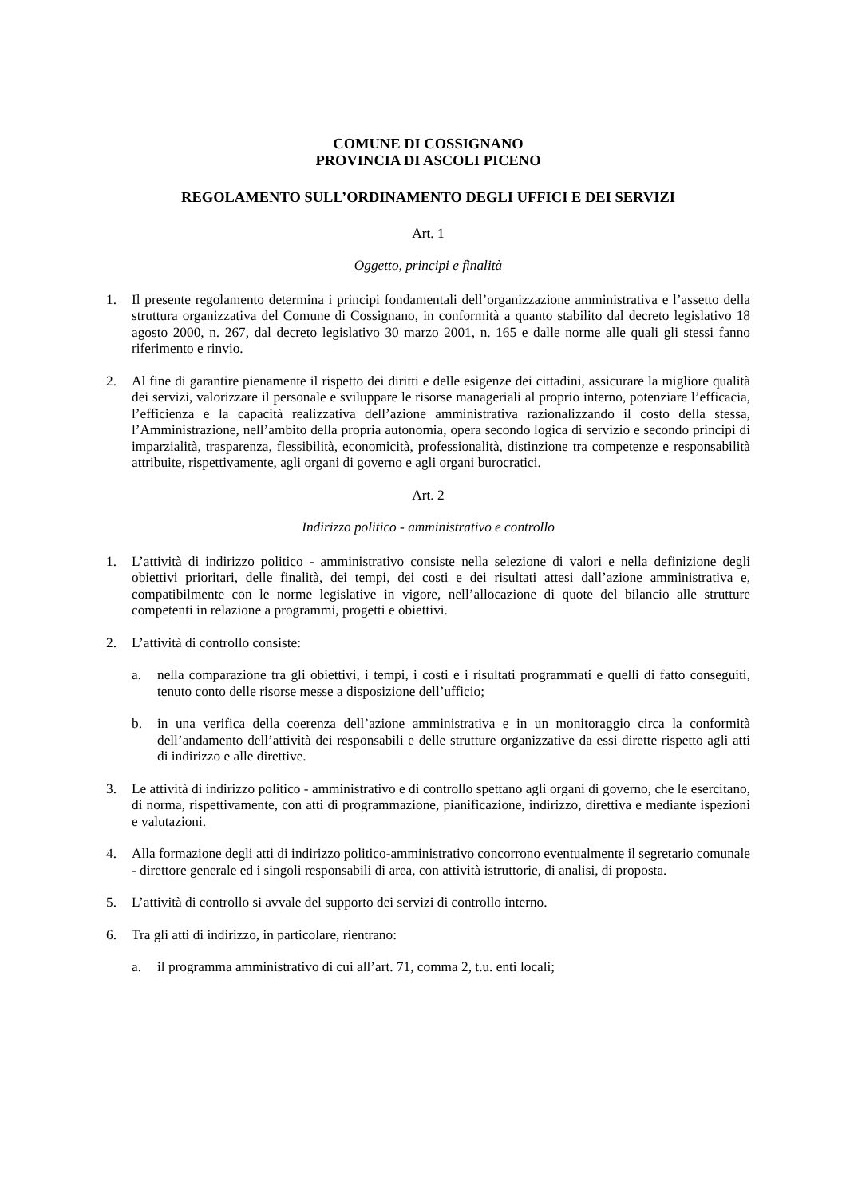COMUNE DI COSSIGNANO
PROVINCIA DI ASCOLI PICENO
REGOLAMENTO SULL’ORDINAMENTO DEGLI UFFICI E DEI SERVIZI
Art. 1
Oggetto, principi e finalità
1. Il presente regolamento determina i principi fondamentali dell’organizzazione amministrativa e l’assetto della struttura organizzativa del Comune di Cossignano, in conformità a quanto stabilito dal decreto legislativo 18 agosto 2000, n. 267, dal decreto legislativo 30 marzo 2001, n. 165 e dalle norme alle quali gli stessi fanno riferimento e rinvio.
2. Al fine di garantire pienamente il rispetto dei diritti e delle esigenze dei cittadini, assicurare la migliore qualità dei servizi, valorizzare il personale e sviluppare le risorse manageriali al proprio interno, potenziare l’efficacia, l’efficienza e la capacità realizzativa dell’azione amministrativa razionalizzando il costo della stessa, l’Amministrazione, nell’ambito della propria autonomia, opera secondo logica di servizio e secondo principi di imparzialità, trasparenza, flessibilità, economicità, professionalità, distinzione tra competenze e responsabilità attribuite, rispettivamente, agli organi di governo e agli organi burocratici.
Art. 2
Indirizzo politico - amministrativo e controllo
1. L’attività di indirizzo politico - amministrativo consiste nella selezione di valori e nella definizione degli obiettivi prioritari, delle finalità, dei tempi, dei costi e dei risultati attesi dall’azione amministrativa e, compatibilmente con le norme legislative in vigore, nell’allocazione di quote del bilancio alle strutture competenti in relazione a programmi, progetti e obiettivi.
2. L’attività di controllo consiste:
a. nella comparazione tra gli obiettivi, i tempi, i costi e i risultati programmati e quelli di fatto conseguiti, tenuto conto delle risorse messe a disposizione dell’ufficio;
b. in una verifica della coerenza dell’azione amministrativa e in un monitoraggio circa la conformità dell’andamento dell’attività dei responsabili e delle strutture organizzative da essi dirette rispetto agli atti di indirizzo e alle direttive.
3. Le attività di indirizzo politico - amministrativo e di controllo spettano agli organi di governo, che le esercitano, di norma, rispettivamente, con atti di programmazione, pianificazione, indirizzo, direttiva e mediante ispezioni e valutazioni.
4. Alla formazione degli atti di indirizzo politico-amministrativo concorrono eventualmente il segretario comunale - direttore generale ed i singoli responsabili di area, con attività istruttorie, di analisi, di proposta.
5. L’attività di controllo si avvale del supporto dei servizi di controllo interno.
6. Tra gli atti di indirizzo, in particolare, rientrano:
a. il programma amministrativo di cui all’art. 71, comma 2, t.u. enti locali;